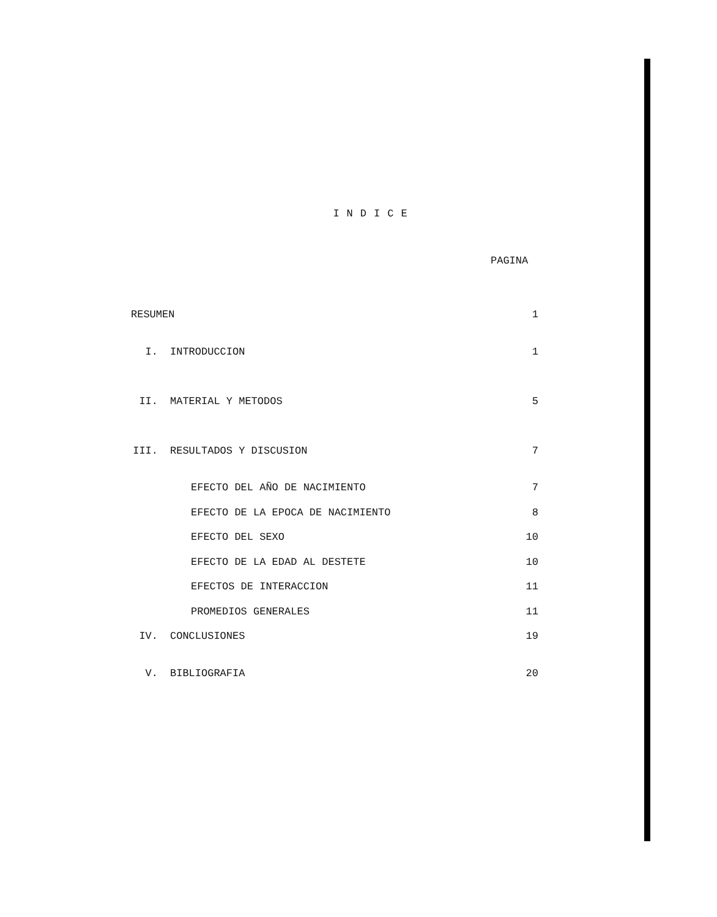INDICE
PAGINA
| RESUMEN | | 1 |
| I. | INTRODUCCION | 1 |
| II. | MATERIAL Y METODOS | 5 |
| III. | RESULTADOS Y DISCUSION | 7 |
| | EFECTO DEL AÑO DE NACIMIENTO | 7 |
| | EFECTO DE LA EPOCA DE NACIMIENTO | 8 |
| | EFECTO DEL SEXO | 10 |
| | EFECTO DE LA EDAD AL DESTETE | 10 |
| | EFECTOS DE INTERACCION | 11 |
| | PROMEDIOS GENERALES | 11 |
| IV. | CONCLUSIONES | 19 |
| V. | BIBLIOGRAFIA | 20 |